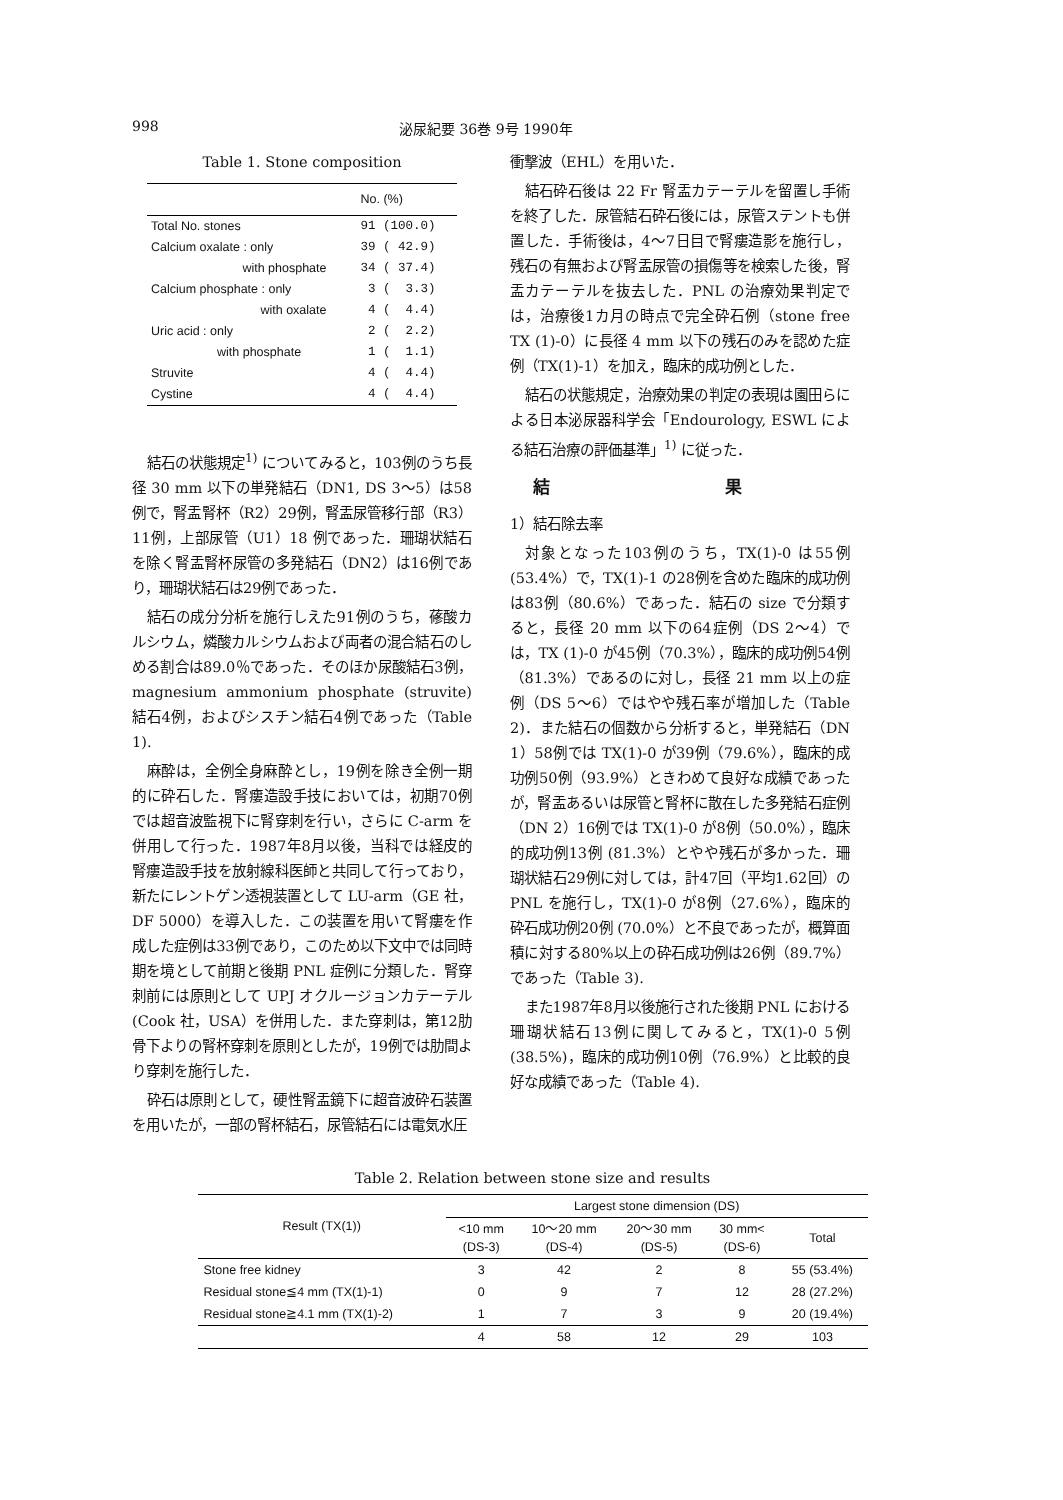998 泌尿紀要 36巻 9号 1990年
Table 1. Stone composition
| | No. (%) |
| Total No. stones | 91 (100.0) |
| Calcium oxalate : only | 39 ( 42.9) |
| with phosphate | 34 ( 37.4) |
| Calcium phosphate : only | 3 ( 3.3) |
| with oxalate | 4 ( 4.4) |
| Uric acid : only | 2 ( 2.2) |
| with phosphate | 1 ( 1.1) |
| Struvite | 4 ( 4.4) |
| Cystine | 4 ( 4.4) |
結石の状態規定<sup>1)</sup> についてみると，103例のうち長径 30 mm 以下の単発結石（DN1, DS 3〜5）は58例で，腎盂腎杯（R2）29例，腎盂尿管移行部（R3）11例，上部尿管（U1）18 例であった．珊瑚状結石を除く腎盂腎杯尿管の多発結石（DN2）は16例であり，珊瑚状結石は29例であった．
結石の成分分析を施行しえた91例のうち，蓚酸カルシウム，燐酸カルシウムおよび両者の混合結石のしめる割合は89.0％であった．そのほか尿酸結石3例，magnesium ammonium phosphate (struvite) 結石4例，およびシスチン結石4例であった（Table 1).
麻酔は，全例全身麻酔とし，19例を除き全例一期的に砕石した．腎瘻造設手技においては，初期70例では超音波監視下に腎穿刺を行い，さらに C-arm を併用して行った．1987年8月以後，当科では経皮的腎瘻造設手技を放射線科医師と共同して行っており，新たにレントゲン透視装置として LU-arm（GE 社，DF 5000）を導入した．この装置を用いて腎瘻を作成した症例は33例であり，このため以下文中では同時期を境として前期と後期 PNL 症例に分類した．腎穿刺前には原則として UPJ オクルージョンカテーテル (Cook 社，USA）を併用した．また穿刺は，第12肋骨下よりの腎杯穿刺を原則としたが，19例では肋間より穿刺を施行した．
砕石は原則として，硬性腎盂鏡下に超音波砕石装置を用いたが，一部の腎杯結石，尿管結石には電気水圧
衝撃波（EHL）を用いた．
結石砕石後は 22 Fr 腎盂カテーテルを留置し手術を終了した．尿管結石砕石後には，尿管ステントも併置した．手術後は，4〜7日目で腎瘻造影を施行し，残石の有無および腎盂尿管の損傷等を検索した後，腎盂カテーテルを抜去した．PNL の治療効果判定では，治療後1カ月の時点で完全砕石例（stone free TX (1)-0）に長径 4 mm 以下の残石のみを認めた症例（TX(1)-1）を加え，臨床的成功例とした．
結石の状態規定，治療効果の判定の表現は園田らによる日本泌尿器科学会「Endourology, ESWL による結石治療の評価基準」<sup>1)</sup> に従った．
結 果
1）結石除去率
対象となった103例のうち，TX(1)-0 は55例 (53.4%）で，TX(1)-1 の28例を含めた臨床的成功例は83例（80.6%）であった．結石の size で分類すると，長径 20 mm 以下の64症例（DS 2〜4）では，TX (1)-0 が45例（70.3%），臨床的成功例54例（81.3%）であるのに対し，長径 21 mm 以上の症例（DS 5〜6）ではやや残石率が増加した（Table 2)．また結石の個数から分析すると，単発結石（DN 1）58例では TX(1)-0 が39例（79.6%），臨床的成功例50例（93.9%）ときわめて良好な成績であったが，腎盂あるいは尿管と腎杯に散在した多発結石症例（DN 2）16例では TX(1)-0 が8例（50.0%），臨床的成功例13例 (81.3%）とやや残石が多かった．珊瑚状結石29例に対しては，計47回（平均1.62回）の PNL を施行し，TX(1)-0 が8例（27.6%），臨床的砕石成功例20例 (70.0%）と不良であったが，概算面積に対する80%以上の砕石成功例は26例（89.7%）であった（Table 3).
また1987年8月以後施行された後期 PNL における珊瑚状結石13例に関してみると，TX(1)-0 5例 (38.5%)，臨床的成功例10例（76.9%）と比較的良好な成績であった（Table 4).
Table 2. Relation between stone size and results
| Result (TX(1)) | Largest stone dimension (DS) | | | | |
| --- | --- | --- | --- | --- | --- |
| | <10 mm (DS-3) | 10〜20 mm (DS-4) | 20〜30 mm (DS-5) | 30 mm< (DS-6) | Total |
| Stone free kidney | 3 | 42 | 2 | 8 | 55 (53.4%) |
| Residual stone≦4 mm (TX(1)-1) | 0 | 9 | 7 | 12 | 28 (27.2%) |
| Residual stone≧4.1 mm (TX(1)-2) | 1 | 7 | 3 | 9 | 20 (19.4%) |
| | 4 | 58 | 12 | 29 | 103 |